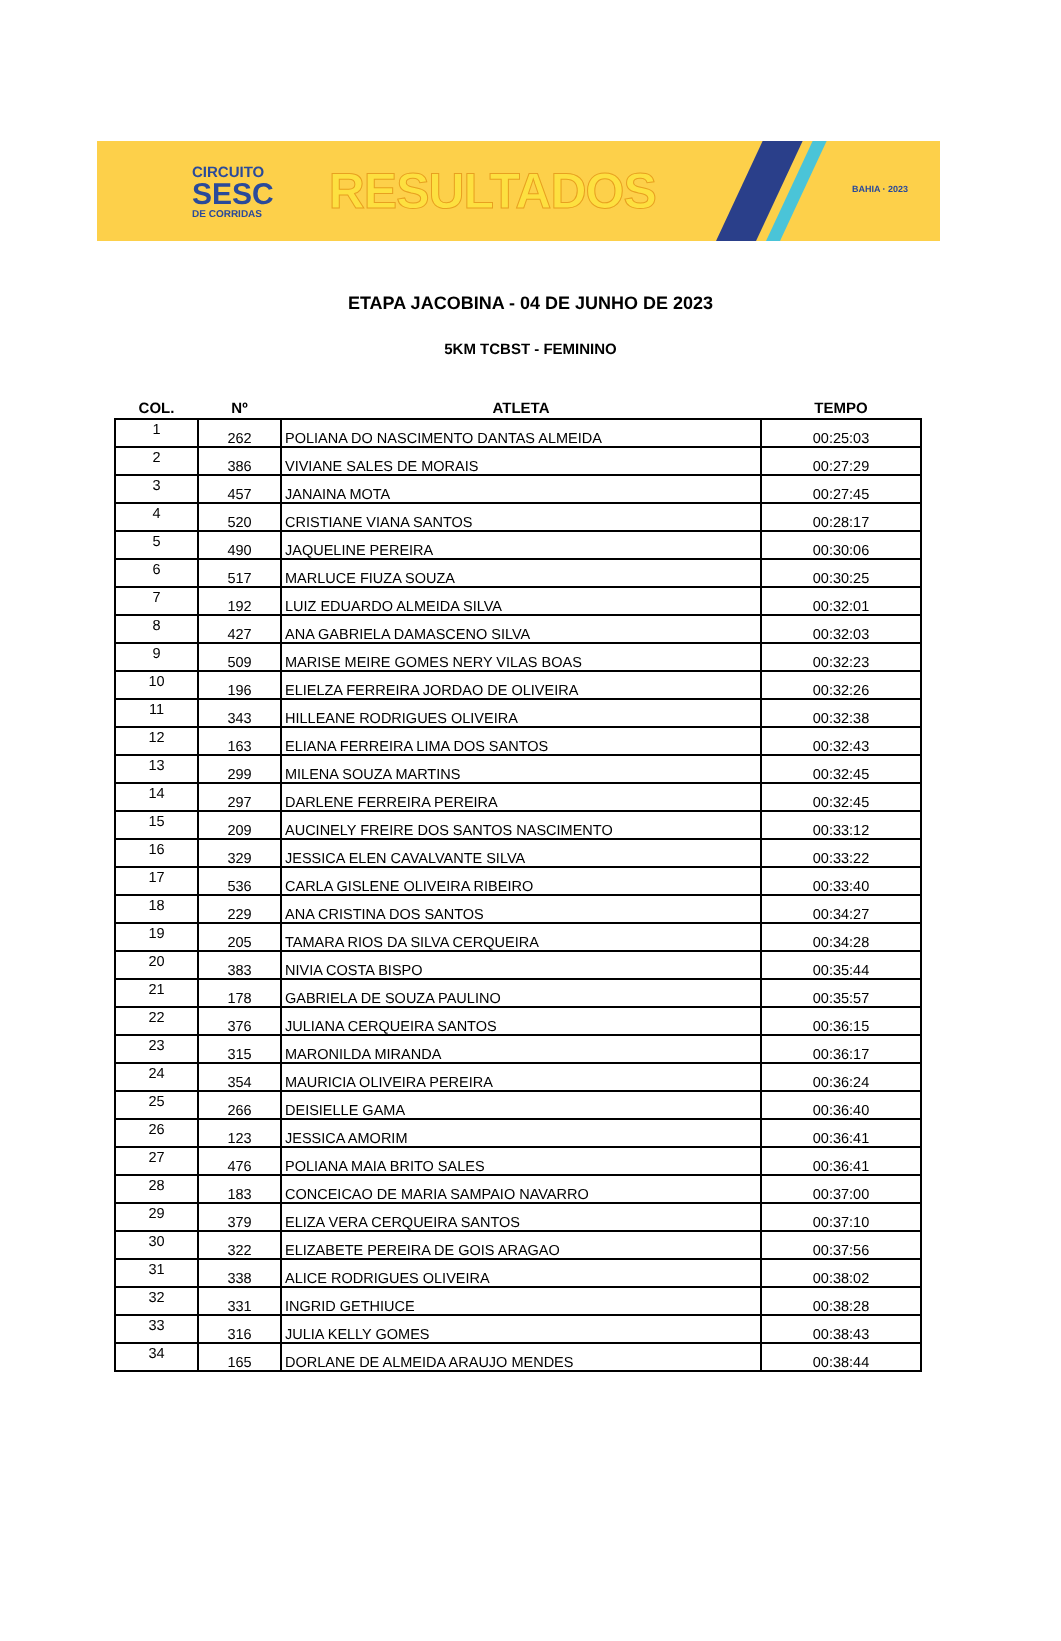CIRCUITO
SESC
DE CORRIDAS
RESULTADOS
BAHIA · 2023
ETAPA JACOBINA - 04 DE JUNHO DE 2023
5KM TCBST - FEMININO
| COL. | Nº | ATLETA | TEMPO |
| --- | --- | --- | --- |
| 1 | 262 | POLIANA DO NASCIMENTO DANTAS ALMEIDA | 00:25:03 |
| 2 | 386 | VIVIANE SALES DE MORAIS | 00:27:29 |
| 3 | 457 | JANAINA MOTA | 00:27:45 |
| 4 | 520 | CRISTIANE VIANA SANTOS | 00:28:17 |
| 5 | 490 | JAQUELINE PEREIRA | 00:30:06 |
| 6 | 517 | MARLUCE FIUZA SOUZA | 00:30:25 |
| 7 | 192 | LUIZ EDUARDO ALMEIDA SILVA | 00:32:01 |
| 8 | 427 | ANA GABRIELA DAMASCENO SILVA | 00:32:03 |
| 9 | 509 | MARISE MEIRE GOMES NERY VILAS BOAS | 00:32:23 |
| 10 | 196 | ELIELZA FERREIRA JORDAO DE OLIVEIRA | 00:32:26 |
| 11 | 343 | HILLEANE RODRIGUES OLIVEIRA | 00:32:38 |
| 12 | 163 | ELIANA FERREIRA LIMA DOS SANTOS | 00:32:43 |
| 13 | 299 | MILENA SOUZA MARTINS | 00:32:45 |
| 14 | 297 | DARLENE FERREIRA PEREIRA | 00:32:45 |
| 15 | 209 | AUCINELY FREIRE DOS SANTOS NASCIMENTO | 00:33:12 |
| 16 | 329 | JESSICA ELEN CAVALVANTE SILVA | 00:33:22 |
| 17 | 536 | CARLA GISLENE OLIVEIRA RIBEIRO | 00:33:40 |
| 18 | 229 | ANA CRISTINA DOS SANTOS | 00:34:27 |
| 19 | 205 | TAMARA RIOS DA SILVA CERQUEIRA | 00:34:28 |
| 20 | 383 | NIVIA COSTA BISPO | 00:35:44 |
| 21 | 178 | GABRIELA DE SOUZA PAULINO | 00:35:57 |
| 22 | 376 | JULIANA CERQUEIRA SANTOS | 00:36:15 |
| 23 | 315 | MARONILDA MIRANDA | 00:36:17 |
| 24 | 354 | MAURICIA OLIVEIRA PEREIRA | 00:36:24 |
| 25 | 266 | DEISIELLE GAMA | 00:36:40 |
| 26 | 123 | JESSICA AMORIM | 00:36:41 |
| 27 | 476 | POLIANA MAIA BRITO SALES | 00:36:41 |
| 28 | 183 | CONCEICAO DE MARIA SAMPAIO NAVARRO | 00:37:00 |
| 29 | 379 | ELIZA VERA CERQUEIRA SANTOS | 00:37:10 |
| 30 | 322 | ELIZABETE PEREIRA DE GOIS ARAGAO | 00:37:56 |
| 31 | 338 | ALICE RODRIGUES OLIVEIRA | 00:38:02 |
| 32 | 331 | INGRID GETHIUCE | 00:38:28 |
| 33 | 316 | JULIA KELLY GOMES | 00:38:43 |
| 34 | 165 | DORLANE DE ALMEIDA ARAUJO MENDES | 00:38:44 |